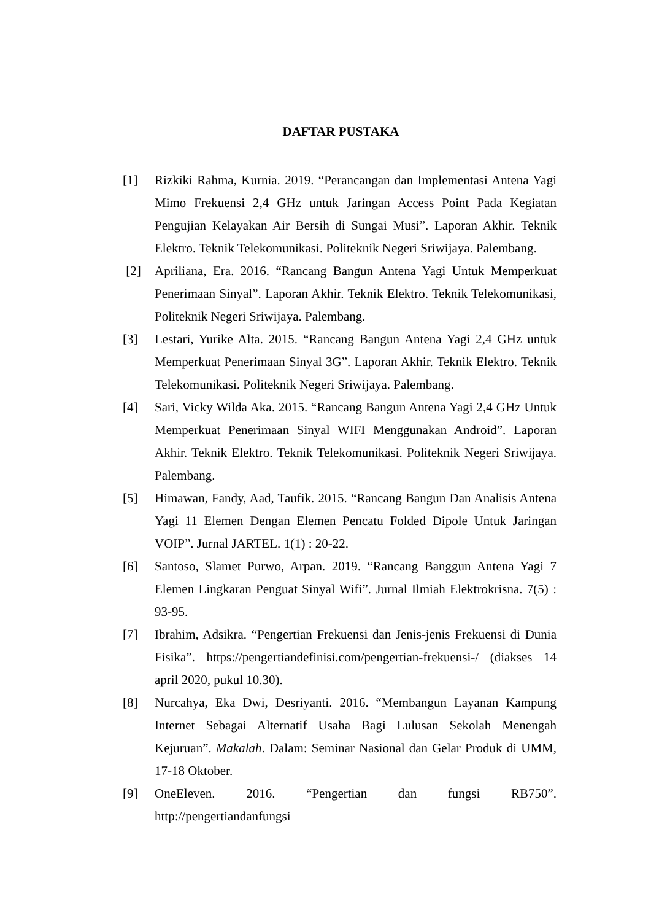DAFTAR PUSTAKA
[1] Rizkiki Rahma, Kurnia. 2019. “Perancangan dan Implementasi Antena Yagi Mimo Frekuensi 2,4 GHz untuk Jaringan Access Point Pada Kegiatan Pengujian Kelayakan Air Bersih di Sungai Musi”. Laporan Akhir. Teknik Elektro. Teknik Telekomunikasi. Politeknik Negeri Sriwijaya. Palembang.
[2] Apriliana, Era. 2016. “Rancang Bangun Antena Yagi Untuk Memperkuat Penerimaan Sinyal”. Laporan Akhir. Teknik Elektro. Teknik Telekomunikasi, Politeknik Negeri Sriwijaya. Palembang.
[3] Lestari, Yurike Alta. 2015. “Rancang Bangun Antena Yagi 2,4 GHz untuk Memperkuat Penerimaan Sinyal 3G”. Laporan Akhir. Teknik Elektro. Teknik Telekomunikasi. Politeknik Negeri Sriwijaya. Palembang.
[4] Sari, Vicky Wilda Aka. 2015. “Rancang Bangun Antena Yagi 2,4 GHz Untuk Memperkuat Penerimaan Sinyal WIFI Menggunakan Android”. Laporan Akhir. Teknik Elektro. Teknik Telekomunikasi. Politeknik Negeri Sriwijaya. Palembang.
[5] Himawan, Fandy, Aad, Taufik. 2015. “Rancang Bangun Dan Analisis Antena Yagi 11 Elemen Dengan Elemen Pencatu Folded Dipole Untuk Jaringan VOIP”. Jurnal JARTEL. 1(1) : 20-22.
[6] Santoso, Slamet Purwo, Arpan. 2019. “Rancang Banggun Antena Yagi 7 Elemen Lingkaran Penguat Sinyal Wifi”. Jurnal Ilmiah Elektrokrisna. 7(5) : 93-95.
[7] Ibrahim, Adsikra. “Pengertian Frekuensi dan Jenis-jenis Frekuensi di Dunia Fisika”. https://pengertiandefinisi.com/pengertian-frekuensi-/ (diakses 14 april 2020, pukul 10.30).
[8] Nurcahya, Eka Dwi, Desriyanti. 2016. “Membangun Layanan Kampung Internet Sebagai Alternatif Usaha Bagi Lulusan Sekolah Menengah Kejuruan”. Makalah. Dalam: Seminar Nasional dan Gelar Produk di UMM, 17-18 Oktober.
[9] OneEleven. 2016. “Pengertian dan fungsi RB750”.
http://pengertiandanfungsi